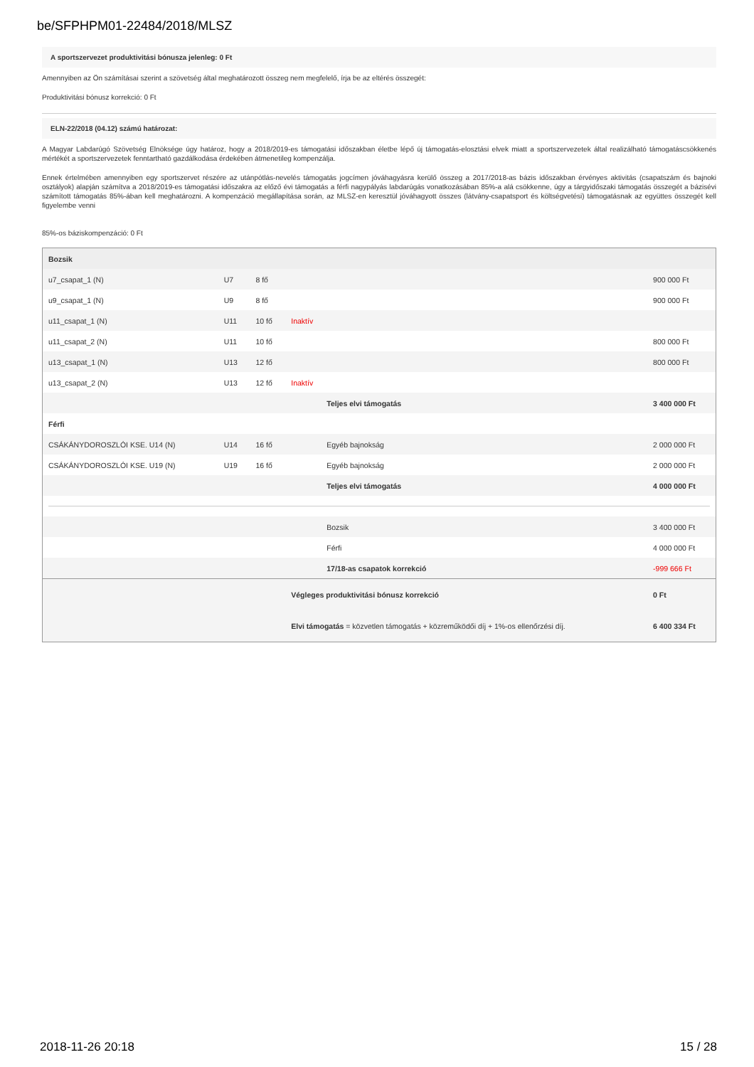be/SFPHPM01-22484/2018/MLSZ
A sportszervezet produktivitási bónusza jelenleg: 0 Ft
Amennyiben az Ön számításai szerint a szövetség által meghatározott összeg nem megfelelő, írja be az eltérés összegét:
Produktivitási bónusz korrekció: 0 Ft
ELN-22/2018 (04.12) számú határozat:
A Magyar Labdarúgó Szövetség Elnöksége úgy határoz, hogy a 2018/2019-es támogatási időszakban életbe lépő új támogatás-elosztási elvek miatt a sportszervezetek által realizálható támogatáscsökkenés mértékét a sportszervezetek fenntartható gazdálkodása érdekében átmenetileg kompenzálja.
Ennek értelmében amennyiben egy sportszervet részére az utánpótlás-nevelés támogatás jogcímen jóváhagyásra kerülő összeg a 2017/2018-as bázis időszakban érvényes aktivitás (csapatszám és bajnoki osztályok) alapján számítva a 2018/2019-es támogatási időszakra az előző évi támogatás a férfi nagypályás labdarúgás vonatkozásában 85%-a alá csökkenne, úgy a tárgyidőszaki támogatás összegét a bázisévi számított támogatás 85%-ában kell meghatározni. A kompenzáció megállapítása során, az MLSZ-en keresztül jóváhagyott összes (látvány-csapatsport és költségvetési) támogatásnak az együttes összegét kell figyelembe venni
85%-os báziskompenzáció: 0 Ft
| Bozsik | | | | |
| u7_csapat_1 (N) | U7 | 8 fő | | 900 000 Ft |
| u9_csapat_1 (N) | U9 | 8 fő | | 900 000 Ft |
| u11_csapat_1 (N) | U11 | 10 fő | Inaktív | |
| u11_csapat_2 (N) | U11 | 10 fő | | 800 000 Ft |
| u13_csapat_1 (N) | U13 | 12 fő | | 800 000 Ft |
| u13_csapat_2 (N) | U13 | 12 fő | Inaktív | |
| | | | Teljes elvi támogatás | 3 400 000 Ft |
| Férfi | | | | |
| CSÁKÁNYDOROSZLÓI KSE. U14 (N) | U14 | 16 fő | Egyéb bajnokság | 2 000 000 Ft |
| CSÁKÁNYDOROSZLÓI KSE. U19 (N) | U19 | 16 fő | Egyéb bajnokság | 2 000 000 Ft |
| | | | Teljes elvi támogatás | 4 000 000 Ft |
| | | | Bozsik | 3 400 000 Ft |
| | | | Férfi | 4 000 000 Ft |
| | | | 17/18-as csapatok korrekció | -999 666 Ft |
| | | | Végleges produktivitási bónusz korrekció | 0 Ft |
| | | | Elvi támogatás = közvetlen támogatás + közreműködői díj + 1%-os ellenőrzési díj. | 6 400 334 Ft |
2018-11-26 20:18 15 / 28